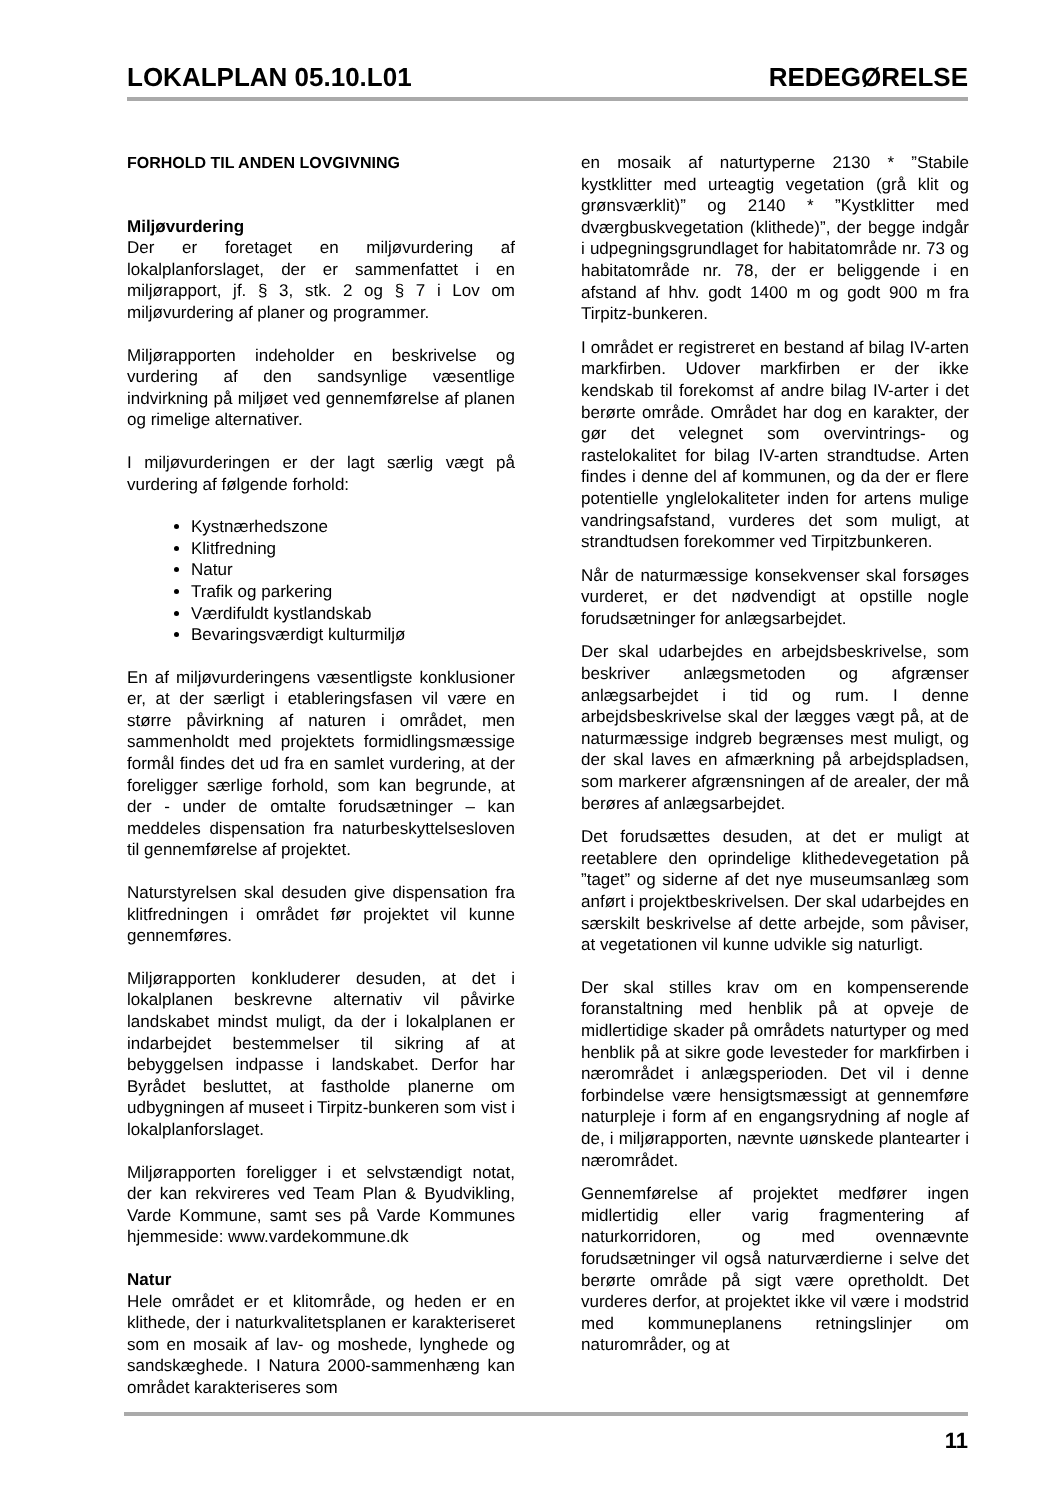LOKALPLAN 05.10.L01 REDEGØRELSE
FORHOLD TIL ANDEN LOVGIVNING
Miljøvurdering
Der er foretaget en miljøvurdering af lokalplanforslaget, der er sammenfattet i en miljørapport, jf. § 3, stk. 2 og § 7 i Lov om miljøvurdering af planer og programmer.
Miljørapporten indeholder en beskrivelse og vurdering af den sandsynlige væsentlige indvirkning på miljøet ved gennemførelse af planen og rimelige alternativer.
I miljøvurderingen er der lagt særlig vægt på vurdering af følgende forhold:
Kystnærhedszone
Klitfredning
Natur
Trafik og parkering
Værdifuldt kystlandskab
Bevaringsværdigt kulturmiljø
En af miljøvurderingens væsentligste konklusioner er, at der særligt i etableringsfasen vil være en større påvirkning af naturen i området, men sammenholdt med projektets formidlingsmæssige formål findes det ud fra en samlet vurdering, at der foreligger særlige forhold, som kan begrunde, at der - under de omtalte forudsætninger – kan meddeles dispensation fra naturbeskyttelsesloven til gennemførelse af projektet.
Naturstyrelsen skal desuden give dispensation fra klitfredningen i området før projektet vil kunne gennemføres.
Miljørapporten konkluderer desuden, at det i lokalplanen beskrevne alternativ vil påvirke landskabet mindst muligt, da der i lokalplanen er indarbejdet bestemmelser til sikring af at bebyggelsen indpasse i landskabet. Derfor har Byrådet besluttet, at fastholde planerne om udbygningen af museet i Tirpitz-bunkeren som vist i lokalplanforslaget.
Miljørapporten foreligger i et selvstændigt notat, der kan rekvireres ved Team Plan & Byudvikling, Varde Kommune, samt ses på Varde Kommunes hjemmeside: www.vardekommune.dk
Natur
Hele området er et klitområde, og heden er en klithede, der i naturkvalitetsplanen er karakteriseret som en mosaik af lav- og moshede, lynghede og sandskæghede. I Natura 2000-sammenhæng kan området karakteriseres som
en mosaik af naturtyperne 2130 * ”Stabile kystklitter med urteagtig vegetation (grå klit og grønsværklit)” og 2140 * ”Kystklitter med dværgbuskvegetation (klithede)”, der begge indgår i udpegningsgrundlaget for habitatområde nr. 73 og habitatområde nr. 78, der er beliggende i en afstand af hhv. godt 1400 m og godt 900 m fra Tirpitz-bunkeren.
I området er registreret en bestand af bilag IV-arten markfirben. Udover markfirben er der ikke kendskab til forekomst af andre bilag IV-arter i det berørte område. Området har dog en karakter, der gør det velegnet som overvintrings- og rastelokalitet for bilag IV-arten strandtudse. Arten findes i denne del af kommunen, og da der er flere potentielle ynglelokaliteter inden for artens mulige vandringsafstand, vurderes det som muligt, at strandtudsen forekommer ved Tirpitzbunkeren.
Når de naturmæssige konsekvenser skal forsøges vurderet, er det nødvendigt at opstille nogle forudsætninger for anlægsarbejdet.
Der skal udarbejdes en arbejdsbeskrivelse, som beskriver anlægsmetoden og afgrænser anlægsarbejdet i tid og rum. I denne arbejdsbeskrivelse skal der lægges vægt på, at de naturmæssige indgreb begrænses mest muligt, og der skal laves en afmærkning på arbejdspladsen, som markerer afgrænsningen af de arealer, der må berøres af anlægsarbejdet.
Det forudsættes desuden, at det er muligt at reetablere den oprindelige klithedevegetation på ”taget” og siderne af det nye museumsanlæg som anført i projektbeskrivelsen. Der skal udarbejdes en særskilt beskrivelse af dette arbejde, som påviser, at vegetationen vil kunne udvikle sig naturligt.
Der skal stilles krav om en kompenserende foranstaltning med henblik på at opveje de midlertidige skader på områdets naturtyper og med henblik på at sikre gode levesteder for markfirben i nærområdet i anlægsperioden. Det vil i denne forbindelse være hensigtsmæssigt at gennemføre naturpleje i form af en engangsrydning af nogle af de, i miljørapporten, nævnte uønskede plantearter i nærområdet.
Gennemførelse af projektet medfører ingen midlertidig eller varig fragmentering af naturkorridoren, og med ovennævnte forudsætninger vil også naturværdierne i selve det berørte område på sigt være opretholdt. Det vurderes derfor, at projektet ikke vil være i modstrid med kommuneplanens retningslinjer om naturområder, og at
11